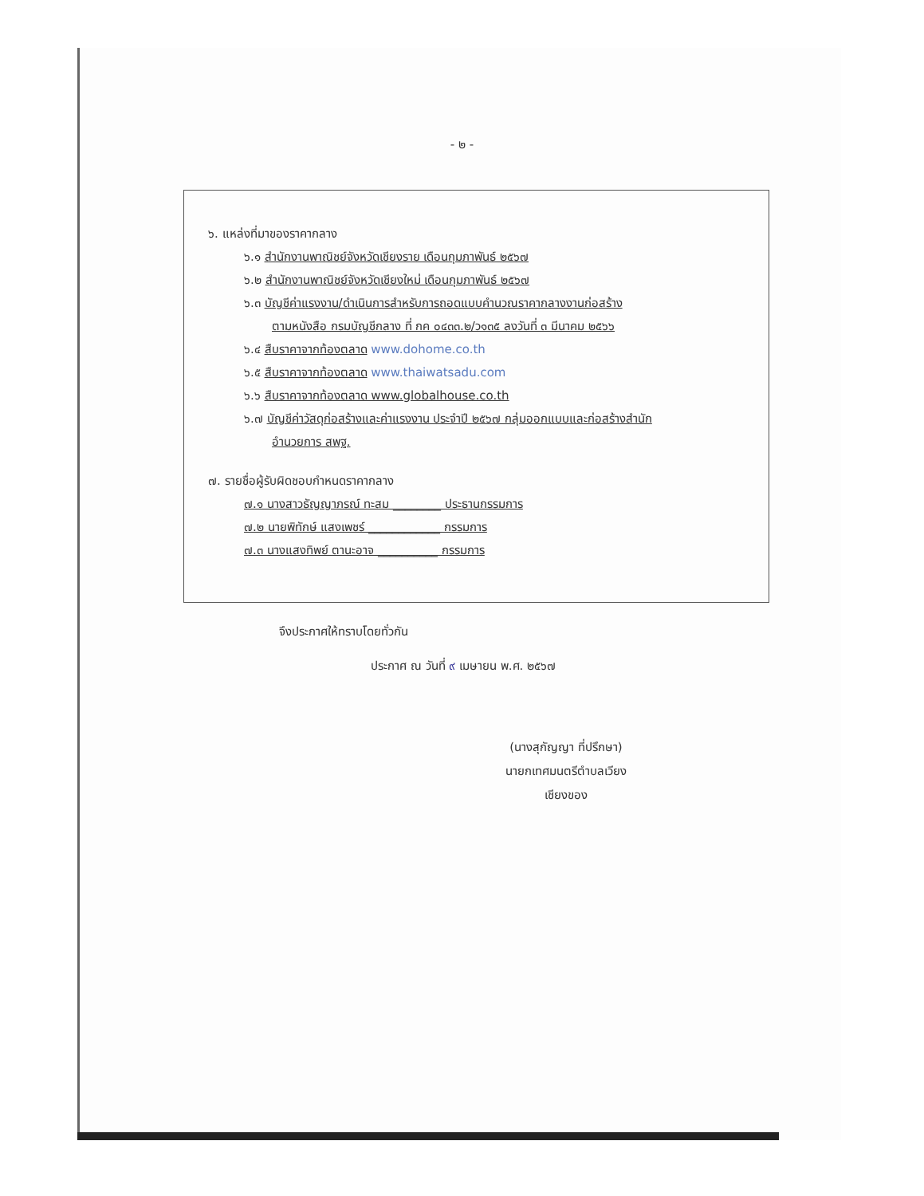- ๒ -
๖. แหล่งที่มาของราคากลาง
๖.๑ สำนักงานพาณิชย์จังหวัดเชียงราย เดือนกุมภาพันธ์ ๒๕๖๗
๖.๒ สำนักงานพาณิชย์จังหวัดเชียงใหม่ เดือนกุมภาพันธ์ ๒๕๖๗
๖.๓ บัญชีค่าแรงงาน/ดำเนินการสำหรับการถอดแบบคำนวณราคากลางงานก่อสร้าง
ตามหนังสือ กรมบัญชีกลาง ที่ กค ๐๔๓๓.๒/ว๑๓๕ ลงวันที่ ๓ มีนาคม ๒๕๖๖
๖.๔ สืบราคาจากท้องตลาด www.dohome.co.th
๖.๕ สืบราคาจากท้องตลาด www.thaiwatsadu.com
๖.๖ สืบราคาจากท้องตลาด www.globalhouse.co.th
๖.๗ บัญชีค่าวัสดุก่อสร้างและค่าแรงงาน ประจำปี ๒๕๖๗ กลุ่มออกแบบและก่อสร้างสำนัก
อำนวยการ สพฐ.
๗. รายชื่อผู้รับผิดชอบกำหนดราคากลาง
๗.๑ นางสาวธัญญาภรณ์ ทะสม ________ ประธานกรรมการ
๗.๒ นายพิทักษ์ แสงเพชร์ ____________ กรรมการ
๗.๓ นางแสงทิพย์ ตานะอาจ __________ กรรมการ
จึงประกาศให้ทราบโดยทั่วกัน
ประกาศ ณ วันที่ ๙ เมษายน พ.ศ. ๒๕๖๗
(นางสุกัญญา ที่ปรึกษา)
นายกเทศมนตรีตำบลเวียงเชียงของ